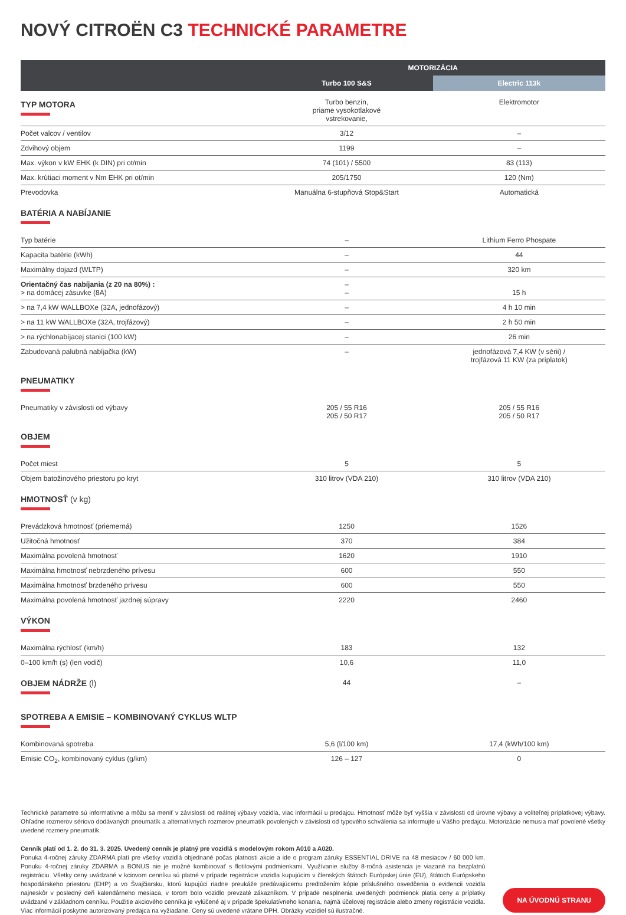NOVÝ CITROËN C3 TECHNICKÉ PARAMETRE
| | MOTORIZÁCIA | |
| --- | --- | --- |
| | Turbo 100 S&S | Electric 113k |
| TYP MOTORA | Turbo benzín, priame vysokotlakové vstrekovanie, | Elektromotor |
| Počet valcov / ventilov | 3/12 | – |
| Zdvihový objem | 1199 | – |
| Max. výkon v kW EHK (k DIN) pri ot/min | 74 (101) / 5500 | 83 (113) |
| Max. krútiaci moment v Nm EHK pri ot/min | 205/1750 | 120 (Nm) |
| Prevodovka | Manuálna 6-stupňová Stop&Start | Automatická |
| BATÉRIA A NABÍJANIE | | |
| Typ batérie | – | Lithium Ferro Phospate |
| Kapacita batérie (kWh) | – | 44 |
| Maximálny dojazd (WLTP) | – | 320 km |
| Orientačný čas nabíjania (z 20 na 80%) : > na domácej zásuvke (8A) | – – | 15 h |
| > na 7,4 kW WALLBOXe (32A, jednofázový) | – | 4 h 10 min |
| > na 11 kW WALLBOXe (32A, trojfázový) | – | 2 h 50 min |
| > na rýchlonabíjacej stanici (100 kW) | – | 26 min |
| Zabudovaná palubná nabíjačka (kW) | – | jednofázová 7,4 KW (v sérii) / trojfázová 11 KW (za príplatok) |
| PNEUMATIKY | | |
| Pneumatiky v závislosti od výbavy | 205 / 55 R16 205 / 50 R17 | 205 / 55 R16 205 / 50 R17 |
| OBJEM | | |
| Počet miest | 5 | 5 |
| Objem batožinového priestoru po kryt | 310 litrov (VDA 210) | 310 litrov (VDA 210) |
| HMOTNOSŤ (v kg) | | |
| Prevádzková hmotnosť (priemerná) | 1250 | 1526 |
| Užitočná hmotnosť | 370 | 384 |
| Maximálna povolená hmotnosť | 1620 | 1910 |
| Maximálna hmotnosť nebrzdeného prívesu | 600 | 550 |
| Maximálna hmotnosť brzdeného prívesu | 600 | 550 |
| Maximálna povolená hmotnosť jazdnej súpravy | 2220 | 2460 |
| VÝKON | | |
| Maximálna rýchlosť (km/h) | 183 | 132 |
| 0–100 km/h (s) (len vodič) | 10,6 | 11,0 |
| OBJEM NÁDRŽE (l) | 44 | – |
| SPOTREBA A EMISIE – KOMBINOVANÝ CYKLUS WLTP | | |
| Kombinovaná spotreba | 5,6 (l/100 km) | 17,4 (kWh/100 km) |
| Emisie CO<sub>2</sub>, kombinovaný cyklus (g/km) | 126 – 127 | 0 |
Technické parametre sú informatívne a môžu sa meniť v závislosti od reálnej výbavy vozidla, viac informácií u predajcu. Hmotnosť môže byť vyššia v závislosti od úrovne výbavy a voliteľnej príplatkovej výbavy. Ohľadne rozmerov sériovo dodávaných pneumatík a alternatívnych rozmerov pneumatík povolených v závislosti od typového schválenia sa informujte u Vášho predajcu. Motorizácie nemusia mať povolené všetky uvedené rozmery pneumatík.
Cenník platí od 1. 2. do 31. 3. 2025. Uvedený cenník je platný pre vozidlá s modelovým rokom A010 a A020.
Ponuka 4-ročnej záruky ZDARMA platí pre všetky vozidlá objednané počas platnosti akcie a ide o program záruky ESSENTIAL DRIVE na 48 mesiacov / 60 000 km. Ponuku 4-ročnej záruky ZDARMA a BONUS nie je možné kombinovať s flotilovými podmienkami. Využívanie služby 8-ročná asistencia je viazané na bezplatnú registráciu. Všetky ceny uvádzané v kciovom cenníku sú platné v prípade registrácie vozidla kupujúcim v členských štátoch Európskej únie (EU), štátoch Európskeho hospodárskeho priestoru (EHP) a vo Švajčiarsku, ktorú kupujúci riadne preukáže predávajúcemu predložením kópie príslušného osvedčenia o evidencii vozidla najneskôr v posledný deň kalendárneho mesiaca, v torom bolo vozidlo prevzaté zákazníkom. V prípade nesplnenia uvedených podmienok platia ceny a príplatky uvádzané v základnom cenníku. Použitie akciového cenníka je vylúčené aj v prípade špekulatívneho konania, najmä účelovej registrácie alebo zmeny registrácie vozidla. Viac informácií poskytne autorizovaný predajca na vyžiadane. Ceny sú uvedené vrátane DPH. Obrázky vozidiel sú ilustračné.
NA ÚVODNÚ STRANU